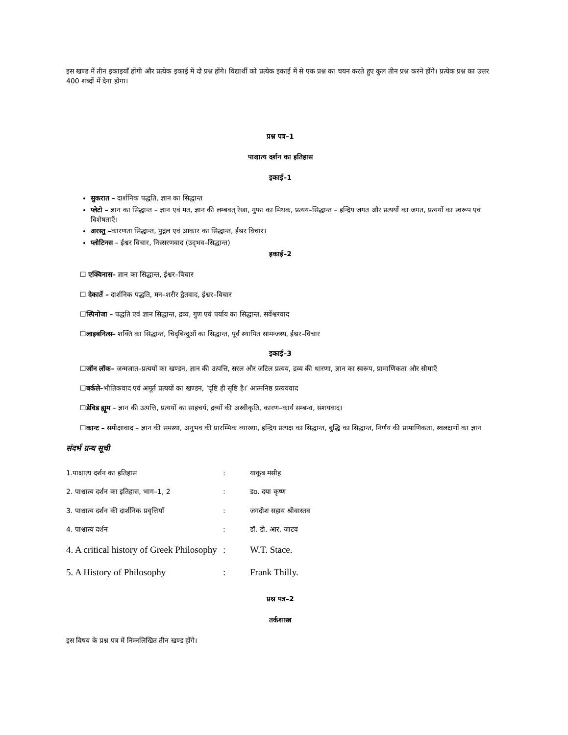इस खण्ड में तीन इकाइयाँ होंगी और प्रत्येक इकाई में दो प्रश्न होंगे। विद्यार्थी को प्रत्येक इकाई में से एक प्रश्न का चयन करते हुए कुल तीन प्रश्न करने होंगे। प्रत्येक प्रश्न का उत्तर 400 शब्दों में देना होगा।
प्रश्न पत्र–1
पाश्चात्य दर्शन का इतिहास
इकाई–1
सुकरात – दार्शनिक पद्धति, ज्ञान का सिद्धान्त
प्लेटो – ज्ञान का सिद्धान्त – ज्ञान एवं मत, ज्ञान की लम्बवत् रेखा, गुफा का मिथक, प्रत्यय–सिद्धान्त – इन्द्रिय जगत और प्रत्ययों का जगत, प्रत्ययों का स्वरूप एवं विशेषताएँ।
अरस्तु –कारणता सिद्धान्त, पुद्गल एवं आकार का सिद्धान्त, ईश्वर विचार।
प्लोटिनस – ईश्वर विचार, निस्सरणवाद (उद्‌भव–सिद्धान्त)
इकाई–2
☐ एक्विनास– ज्ञान का सिद्धान्त, ईश्वर–विचार
☐ देकार्ते – दार्शनिक पद्धति, मन–शरीर द्वैतवाद, ईश्वर–विचार
☐स्पिनोजा – पद्धति एवं ज्ञान सिद्धान्त, द्रव्य, गुण एवं पर्याय का सिद्धान्त, सर्वेश्वरवाद
☐लाइबनित्स– शक्ति का सिद्धान्त, चिद्‌बिन्दुओं का सिद्धान्त, पूर्व स्थापित सामन्जस्य, ईश्वर–विचार
इकाई–3
☐जॉन लॉक– जन्मजात–प्रत्ययों का खण्डन, ज्ञान की उत्पत्ति, सरल और जटिल प्रत्यय, द्रव्य की धारणा, ज्ञान का स्वरूप, प्रामाणिकता और सीमाएँ
☐बर्कले–भौतिकवाद एवं अमूर्त प्रत्ययों का खण्डन, ‘दृष्टि ही सृष्टि है।’ आत्मनिष्ठ प्रत्ययवाद
☐डेविड ह्यूम – ज्ञान की उत्पत्ति, प्रत्ययों का साहचर्य, द्रव्यों की अस्वीकृति, कारण–कार्य सम्बन्ध, संशयवाद।
☐कान्ट – समीक्षावाद – ज्ञान की समस्या, अनुभव की प्रारम्भिक व्याख्या, इन्द्रिय प्रत्यक्ष का सिद्धान्त, बुद्धि का सिद्धान्त, निर्णय की प्रामाणिकता, स्वलक्षणों का ज्ञान
संदर्भ ग्रन्थ सूची
| 1.पाश्चात्य दर्शन का इतिहास | : | याकूब मसीह |
| 2. पाश्चात्य दर्शन का इतिहास, भाग–1, 2 | : | डo. दया कृष्ण |
| 3. पाश्चात्य दर्शन की दार्शनिक प्रवृत्तियाँ | : | जगदीश सहाय श्रीवास्तव |
| 4. पाश्चात्य दर्शन | : | डॉ. डी. आर. जाटव |
| 4. A critical history of Greek Philosophy | : | W.T. Stace. |
| 5. A History of Philosophy | : | Frank Thilly. |
प्रश्न पत्र–2
तर्कशास्त्र
इस विषय के प्रश्न पत्र में निम्नलिखित तीन खण्ड होंगे।